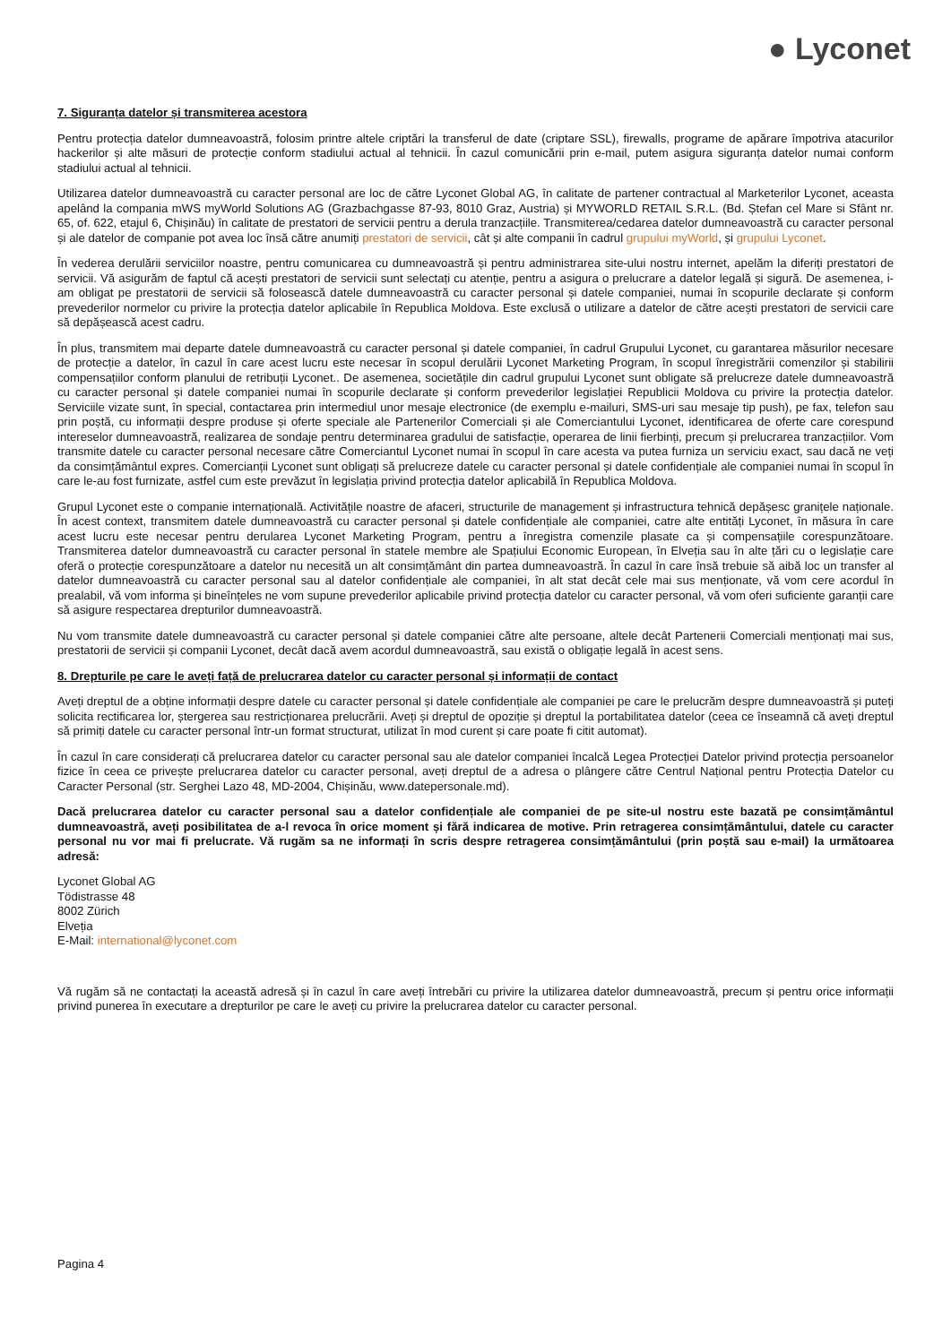● Lyconet
7. Siguranța datelor și transmiterea acestora
Pentru protecția datelor dumneavoastră, folosim printre altele criptări la transferul de date (criptare SSL), firewalls, programe de apărare împotriva atacurilor hackerilor și alte măsuri de protecție conform stadiului actual al tehnicii. În cazul comunicării prin e-mail, putem asigura siguranța datelor numai conform stadiului actual al tehnicii.
Utilizarea datelor dumneavoastră cu caracter personal are loc de către Lyconet Global AG, în calitate de partener contractual al Marketerilor Lyconet, aceasta apelând la compania mWS myWorld Solutions AG (Grazbachgasse 87-93, 8010 Graz, Austria) și MYWORLD RETAIL S.R.L. (Bd. Ștefan cel Mare si Sfânt nr. 65, of. 622, etajul 6, Chișinău) în calitate de prestatori de servicii pentru a derula tranzacțiile. Transmiterea/cedarea datelor dumneavoastră cu caracter personal și ale datelor de companie pot avea loc însă către anumiți prestatori de servicii, cât și alte companii în cadrul grupului myWorld, și grupului Lyconet.
În vederea derulării serviciilor noastre, pentru comunicarea cu dumneavoastră și pentru administrarea site-ului nostru internet, apelăm la diferiți prestatori de servicii. Vă asigurăm de faptul că acești prestatori de servicii sunt selectați cu atenție, pentru a asigura o prelucrare a datelor legală și sigură. De asemenea, i-am obligat pe prestatorii de servicii să folosească datele dumneavoastră cu caracter personal și datele companiei, numai în scopurile declarate și conform prevederilor normelor cu privire la protecția datelor aplicabile în Republica Moldova. Este exclusă o utilizare a datelor de către acești prestatori de servicii care să depășească acest cadru.
În plus, transmitem mai departe datele dumneavoastră cu caracter personal și datele companiei, în cadrul Grupului Lyconet, cu garantarea măsurilor necesare de protecție a datelor, în cazul în care acest lucru este necesar în scopul derulării Lyconet Marketing Program, în scopul înregistrării comenzilor și stabilirii compensațiilor conform planului de retribuții Lyconet.. De asemenea, societățile din cadrul grupului Lyconet sunt obligate să prelucreze datele dumneavoastră cu caracter personal și datele companiei numai în scopurile declarate și conform prevederilor legislației Republicii Moldova cu privire la protecția datelor. Serviciile vizate sunt, în special, contactarea prin intermediul unor mesaje electronice (de exemplu e-mailuri, SMS-uri sau mesaje tip push), pe fax, telefon sau prin poștă, cu informații despre produse și oferte speciale ale Partenerilor Comerciali și ale Comerciantului Lyconet, identificarea de oferte care corespund intereselor dumneavoastră, realizarea de sondaje pentru determinarea gradului de satisfacție, operarea de linii fierbinți, precum și prelucrarea tranzacțiilor. Vom transmite datele cu caracter personal necesare către Comerciantul Lyconet numai în scopul în care acesta va putea furniza un serviciu exact, sau dacă ne veți da consimțământul expres. Comercianții Lyconet sunt obligați să prelucreze datele cu caracter personal și datele confidențiale ale companiei numai în scopul în care le-au fost furnizate, astfel cum este prevăzut în legislația privind protecția datelor aplicabilă în Republica Moldova.
Grupul Lyconet este o companie internațională. Activitățile noastre de afaceri, structurile de management și infrastructura tehnică depășesc granițele naționale. În acest context, transmitem datele dumneavoastră cu caracter personal și datele confidențiale ale companiei, catre alte entități Lyconet, în măsura în care acest lucru este necesar pentru derularea Lyconet Marketing Program, pentru a înregistra comenzile plasate ca și compensațiile corespunzătoare. Transmiterea datelor dumneavoastră cu caracter personal în statele membre ale Spațiului Economic European, în Elveția sau în alte țări cu o legislație care oferă o protecție corespunzătoare a datelor nu necesită un alt consimțământ din partea dumneavoastră. În cazul în care însă trebuie să aibă loc un transfer al datelor dumneavoastră cu caracter personal sau al datelor confidențiale ale companiei, în alt stat decât cele mai sus menționate, vă vom cere acordul în prealabil, vă vom informa și bineînțeles ne vom supune prevederilor aplicabile privind protecția datelor cu caracter personal, vă vom oferi suficiente garanții care să asigure respectarea drepturilor dumneavoastră.
Nu vom transmite datele dumneavoastră cu caracter personal și datele companiei către alte persoane, altele decât Partenerii Comerciali menționați mai sus, prestatorii de servicii și companii Lyconet, decât dacă avem acordul dumneavoastră, sau există o obligație legală în acest sens.
8. Drepturile pe care le aveți față de prelucrarea datelor cu caracter personal și informații de contact
Aveți dreptul de a obține informații despre datele cu caracter personal și datele confidențiale ale companiei pe care le prelucrăm despre dumneavoastră și puteți solicita rectificarea lor, ștergerea sau restricționarea prelucrării. Aveți și dreptul de opoziție și dreptul la portabilitatea datelor (ceea ce înseamnă că aveți dreptul să primiți datele cu caracter personal într-un format structurat, utilizat în mod curent și care poate fi citit automat).
În cazul în care considerați că prelucrarea datelor cu caracter personal sau ale datelor companiei încalcă Legea Protecției Datelor privind protecția persoanelor fizice în ceea ce privește prelucrarea datelor cu caracter personal, aveți dreptul de a adresa o plângere către Centrul Național pentru Protecția Datelor cu Caracter Personal (str. Serghei Lazo 48, MD-2004, Chișinău, www.datepersonale.md).
Dacă prelucrarea datelor cu caracter personal sau a datelor confidențiale ale companiei de pe site-ul nostru este bazată pe consimțământul dumneavoastră, aveți posibilitatea de a-l revoca în orice moment și fără indicarea de motive. Prin retragerea consimțământului, datele cu caracter personal nu vor mai fi prelucrate. Vă rugăm sa ne informați în scris despre retragerea consimțământului (prin poștă sau e-mail) la următoarea adresă:
Lyconet Global AG
Tödistrasse 48
8002 Zürich
Elveția
E-Mail: international@lyconet.com
Vă rugăm să ne contactați la această adresă și în cazul în care aveți întrebări cu privire la utilizarea datelor dumneavoastră, precum și pentru orice informații privind punerea în executare a drepturilor pe care le aveți cu privire la prelucrarea datelor cu caracter personal.
Pagina 4